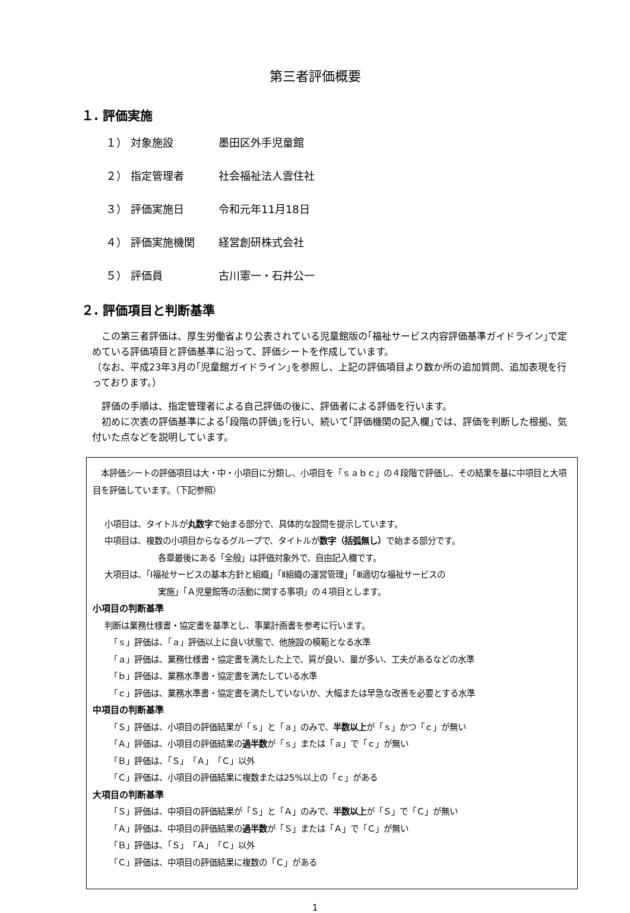第三者評価概要
１. 評価実施
１） 対象施設 墨田区外手児童館
２） 指定管理者 社会福祉法人雲住社
３） 評価実施日 令和元年11月18日
４） 評価実施機関 経営創研株式会社
５） 評価員 古川憲一・石井公一
２. 評価項目と判断基準
　この第三者評価は、厚生労働省より公表されている児童館版の｢福祉サービス内容評価基準ガイドライン｣で定めている評価項目と評価基準に沿って、評価シートを作成しています。
（なお、平成23年3月の｢児童館ガイドライン｣を参照し、上記の評価項目より数か所の追加質問、追加表現を行っております。）
　評価の手順は、指定管理者による自己評価の後に、評価者による評価を行います。
　初めに次表の評価基準による｢段階の評価｣を行い、続いて｢評価機関の記入欄｣では、評価を判断した根拠、気付いた点などを説明しています。
　本評価シートの評価項目は大・中・小項目に分類し、小項目を「ｓａｂｃ」の４段階で評価し、その結果を基に中項目と大項目を評価しています。（下記参照）
小項目は、タイトルが丸数字で始まる部分で、具体的な設問を提示しています。
中項目は、複数の小項目からなるグループで、タイトルが数字（括弧無し）で始まる部分です。
各章最後にある「全般」は評価対象外で、自由記入欄です。
大項目は、「Ⅰ福祉サービスの基本方針と組織」「Ⅱ組織の運営管理」「Ⅲ適切な福祉サービスの
実施」「Ａ児童館等の活動に関する事項」の４項目とします。
小項目の判断基準
判断は業務仕様書・協定書を基準とし、事業計画書を参考に行います。
「ｓ」評価は、「ａ」評価以上に良い状態で、他施設の模範となる水準
「ａ」評価は、業務仕様書・協定書を満たした上で、質が良い、量が多い、工夫があるなどの水準
「ｂ」評価は、業務水準書・協定書を満たしている水準
「ｃ」評価は、業務水準書・協定書を満たしていないか、大幅または早急な改善を必要とする水準
中項目の判断基準
「Ｓ」評価は、小項目の評価結果が「ｓ」と「ａ」のみで、半数以上が「ｓ」かつ「ｃ」が無い
「Ａ」評価は、小項目の評価結果の過半数が「ｓ」または「ａ」で「ｃ」が無い
「Ｂ」評価は、「Ｓ」「Ａ」「Ｃ」以外
「Ｃ」評価は、小項目の評価結果に複数または25%以上の「ｃ」がある
大項目の判断基準
「Ｓ」評価は、中項目の評価結果が「Ｓ」と「Ａ」のみで、半数以上が「Ｓ」で「Ｃ」が無い
「Ａ」評価は、中項目の評価結果の過半数が「Ｓ」または「Ａ」で「Ｃ」が無い
「Ｂ」評価は、「Ｓ」「Ａ」「Ｃ」以外
「Ｃ」評価は、中項目の評価結果に複数の「Ｃ」がある
1